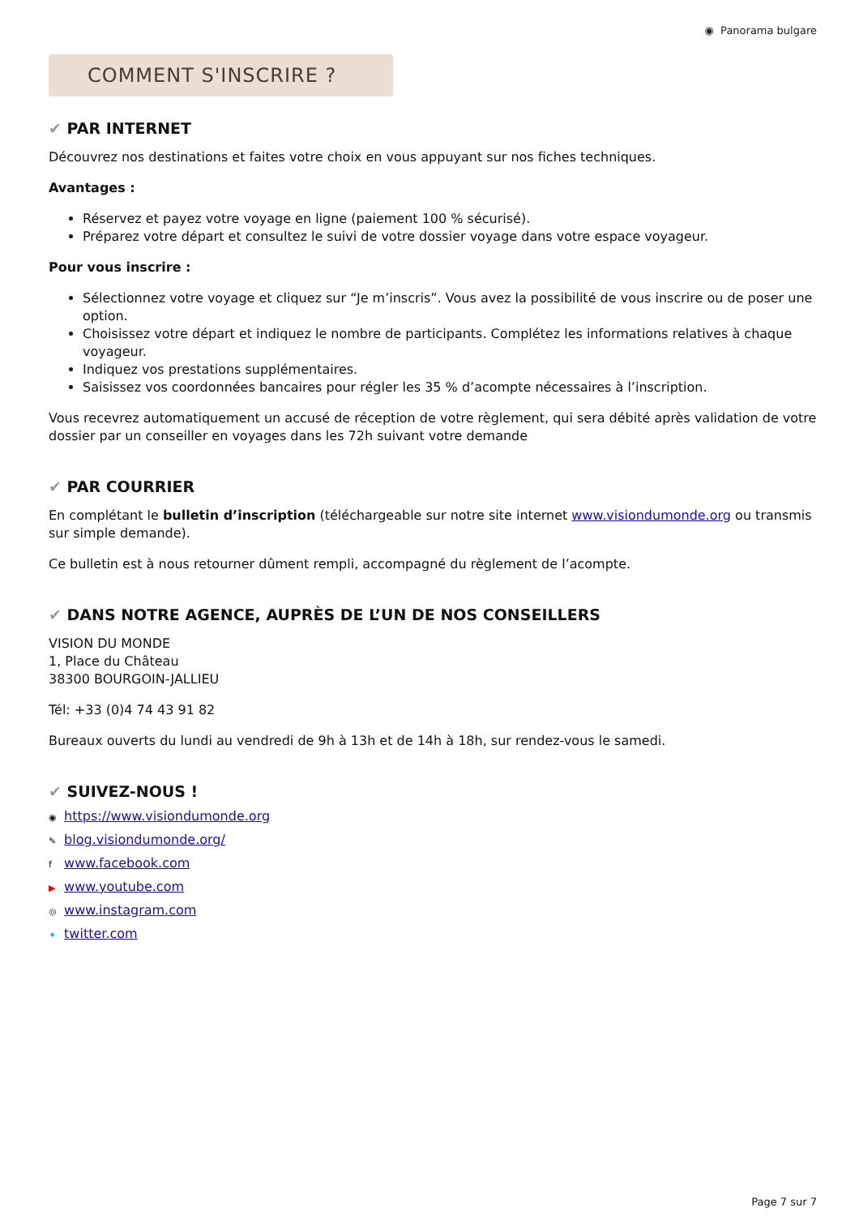◉ Panorama bulgare
COMMENT S'INSCRIRE ?
✔ PAR INTERNET
Découvrez nos destinations et faites votre choix en vous appuyant sur nos fiches techniques.
Avantages :
Réservez et payez votre voyage en ligne (paiement 100 % sécurisé).
Préparez votre départ et consultez le suivi de votre dossier voyage dans votre espace voyageur.
Pour vous inscrire :
Sélectionnez votre voyage et cliquez sur “Je m’inscris”. Vous avez la possibilité de vous inscrire ou de poser une option.
Choisissez votre départ et indiquez le nombre de participants. Complétez les informations relatives à chaque voyageur.
Indiquez vos prestations supplémentaires.
Saisissez vos coordonnées bancaires pour régler les 35 % d’acompte nécessaires à l’inscription.
Vous recevrez automatiquement un accusé de réception de votre règlement, qui sera débité après validation de votre dossier par un conseiller en voyages dans les 72h suivant votre demande
✔ PAR COURRIER
En complétant le bulletin d’inscription (téléchargeable sur notre site internet www.visiondumonde.org ou transmis sur simple demande).
Ce bulletin est à nous retourner dûment rempli, accompagné du règlement de l’acompte.
✔ DANS NOTRE AGENCE, AUPRÈS DE L’UN DE NOS CONSEILLERS
VISION DU MONDE
1, Place du Château
38300 BOURGOIN-JALLIEU
Tél: +33 (0)4 74 43 91 82
Bureaux ouverts du lundi au vendredi de 9h à 13h et de 14h à 18h, sur rendez-vous le samedi.
✔ SUIVEZ-NOUS !
◉ https://www.visiondumonde.org
✎ blog.visiondumonde.org/
f www.facebook.com
▶ www.youtube.com
◎ www.instagram.com
✦ twitter.com
Page 7 sur 7